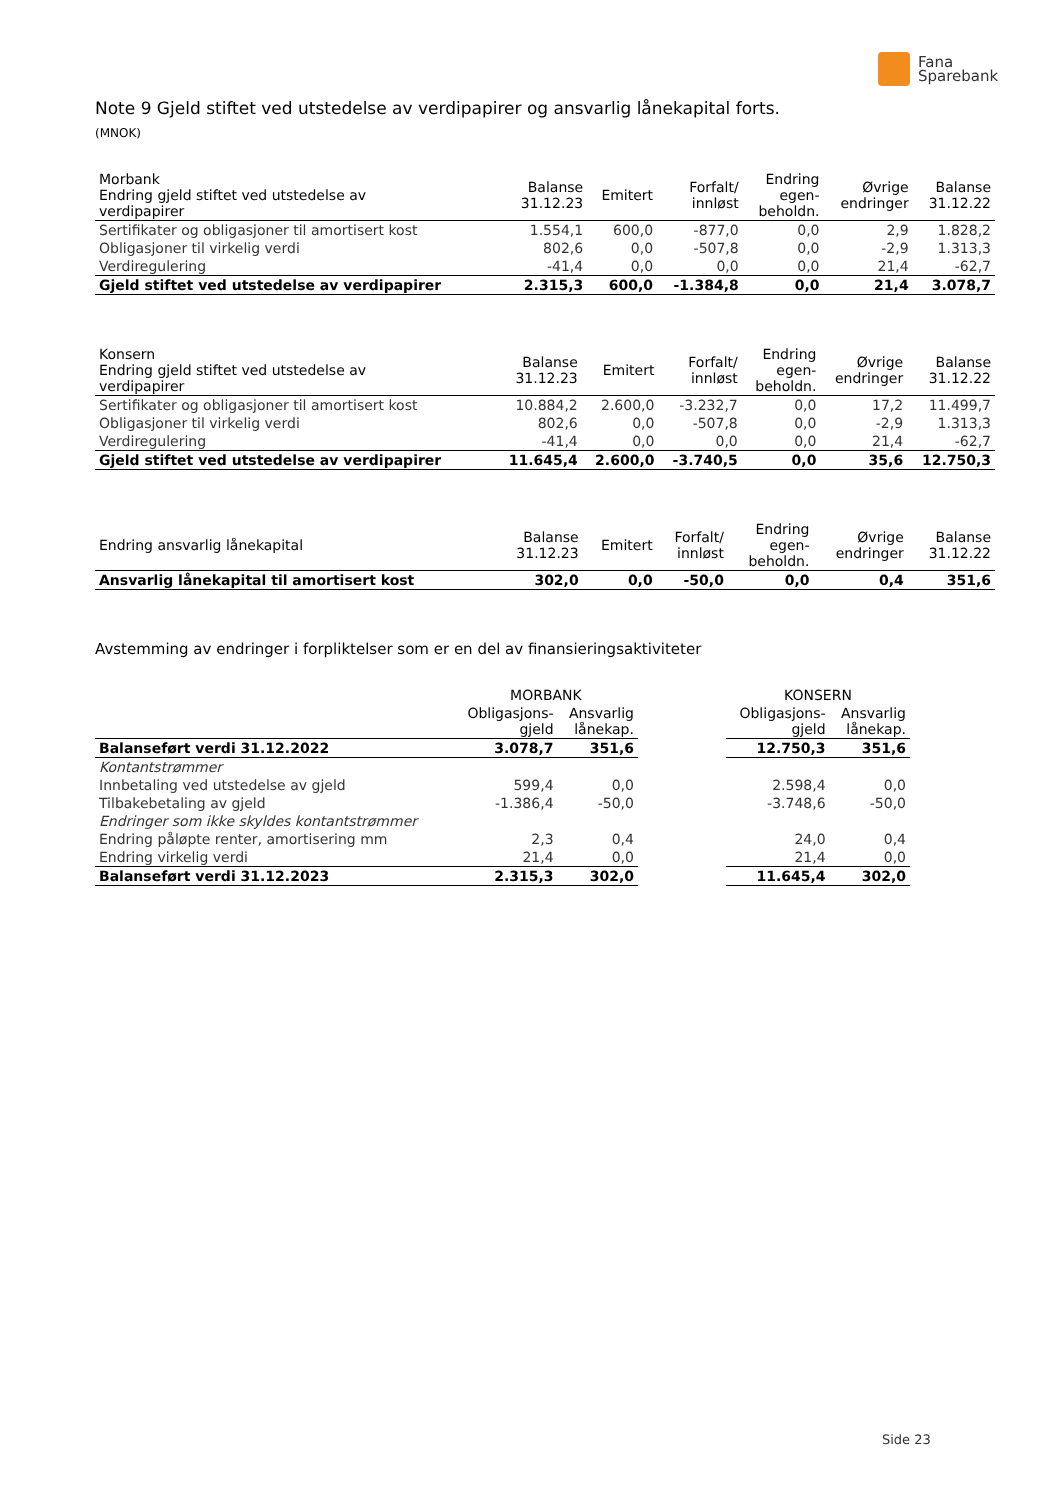Fana
Sparebank
Note 9 Gjeld stiftet ved utstedelse av verdipapirer og ansvarlig lånekapital forts.
(MNOK)
| Morbank Endring gjeld stiftet ved utstedelse av verdipapirer | Balanse 31.12.23 | Emitert | Forfalt/ innløst | Endring egen- beholdn. | Øvrige endringer | Balanse 31.12.22 |
| --- | --- | --- | --- | --- | --- | --- |
| Sertifikater og obligasjoner til amortisert kost | 1.554,1 | 600,0 | -877,0 | 0,0 | 2,9 | 1.828,2 |
| Obligasjoner til virkelig verdi | 802,6 | 0,0 | -507,8 | 0,0 | -2,9 | 1.313,3 |
| Verdiregulering | -41,4 | 0,0 | 0,0 | 0,0 | 21,4 | -62,7 |
| Gjeld stiftet ved utstedelse av verdipapirer | 2.315,3 | 600,0 | -1.384,8 | 0,0 | 21,4 | 3.078,7 |
| Konsern Endring gjeld stiftet ved utstedelse av verdipapirer | Balanse 31.12.23 | Emitert | Forfalt/ innløst | Endring egen- beholdn. | Øvrige endringer | Balanse 31.12.22 |
| --- | --- | --- | --- | --- | --- | --- |
| Sertifikater og obligasjoner til amortisert kost | 10.884,2 | 2.600,0 | -3.232,7 | 0,0 | 17,2 | 11.499,7 |
| Obligasjoner til virkelig verdi | 802,6 | 0,0 | -507,8 | 0,0 | -2,9 | 1.313,3 |
| Verdiregulering | -41,4 | 0,0 | 0,0 | 0,0 | 21,4 | -62,7 |
| Gjeld stiftet ved utstedelse av verdipapirer | 11.645,4 | 2.600,0 | -3.740,5 | 0,0 | 35,6 | 12.750,3 |
| Endring ansvarlig lånekapital | Balanse 31.12.23 | Emitert | Forfalt/ innløst | Endring egen- beholdn. | Øvrige endringer | Balanse 31.12.22 |
| --- | --- | --- | --- | --- | --- | --- |
| Ansvarlig lånekapital til amortisert kost | 302,0 | 0,0 | -50,0 | 0,0 | 0,4 | 351,6 |
Avstemming av endringer i forpliktelser som er en del av finansieringsaktiviteter
| | MORBANK | | | KONSERN | |
| --- | --- | --- | --- | --- | --- |
| | Obligasjons- gjeld | Ansvarlig lånekap. | | Obligasjons- gjeld | Ansvarlig lånekap. |
| Balanseført verdi 31.12.2022 | 3.078,7 | 351,6 | | 12.750,3 | 351,6 |
| Kontantstrømmer | | | | | |
| Innbetaling ved utstedelse av gjeld | 599,4 | 0,0 | | 2.598,4 | 0,0 |
| Tilbakebetaling av gjeld | -1.386,4 | -50,0 | | -3.748,6 | -50,0 |
| Endringer som ikke skyldes kontantstrømmer | | | | | |
| Endring påløpte renter, amortisering mm | 2,3 | 0,4 | | 24,0 | 0,4 |
| Endring virkelig verdi | 21,4 | 0,0 | | 21,4 | 0,0 |
| Balanseført verdi 31.12.2023 | 2.315,3 | 302,0 | | 11.645,4 | 302,0 |
Side 23